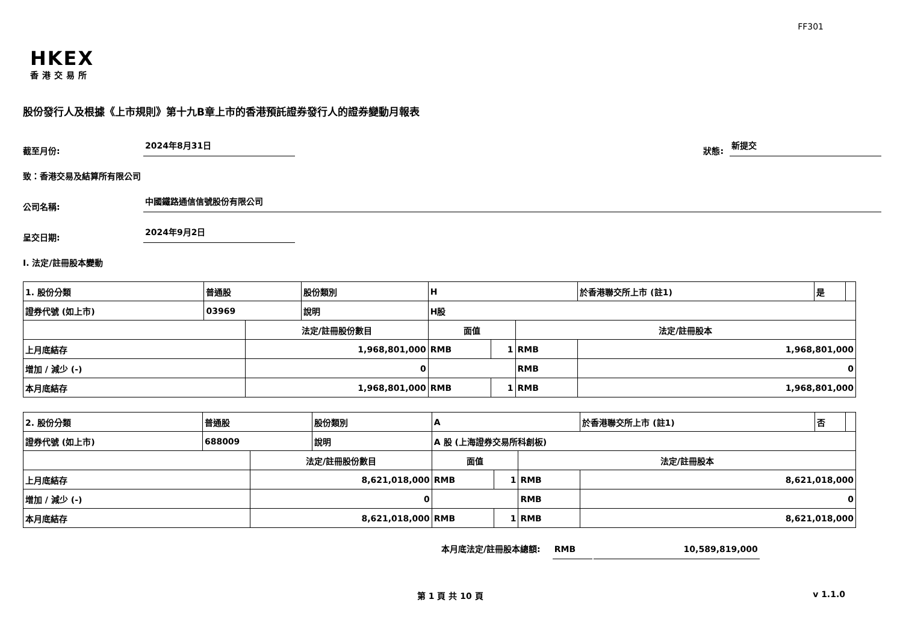FF301
HKEX
香港交易所
股份發行人及根據《上市規則》第十九B章上市的香港預託證券發行人的證券變動月報表
截至月份: 2024年8月31日 狀態: 新提交
致：香港交易及結算所有限公司
公司名稱: 中國鐵路通信信號股份有限公司
呈交日期: 2024年9月2日
I. 法定/註冊股本變動
| 1. 股份分類 | 普通股 | | 股份類別 | H | | | 於香港聯交所上市 (註1) | 是 | |
| 證券代號 (如上市) | 03969 | | 說明 | H股 | | | | | |
| | | 法定/註冊股份數目 | | 面值 | | 法定/註冊股本 | | | |
| 上月底結存 | | 1,968,801,000 | | RMB | 1 | RMB | 1,968,801,000 | | |
| 增加 / 減少 (-) | | 0 | | | | RMB | 0 | | |
| 本月底結存 | | 1,968,801,000 | | RMB | 1 | RMB | 1,968,801,000 | | |
| 2. 股份分類 | 普通股 | | 股份類別 | A | | | 於香港聯交所上市 (註1) | 否 | |
| 證券代號 (如上市) | 688009 | | 說明 | A 股 (上海證券交易所科創板) | | | | | |
| | | 法定/註冊股份數目 | | 面值 | | 法定/註冊股本 | | | |
| 上月底結存 | | 8,621,018,000 | | RMB | 1 | RMB | 8,621,018,000 | | |
| 增加 / 減少 (-) | | 0 | | | | RMB | 0 | | |
| 本月底結存 | | 8,621,018,000 | | RMB | 1 | RMB | 8,621,018,000 | | |
本月底法定/註冊股本總額: RMB 10,589,819,000
第 1 頁 共 10 頁 v 1.1.0